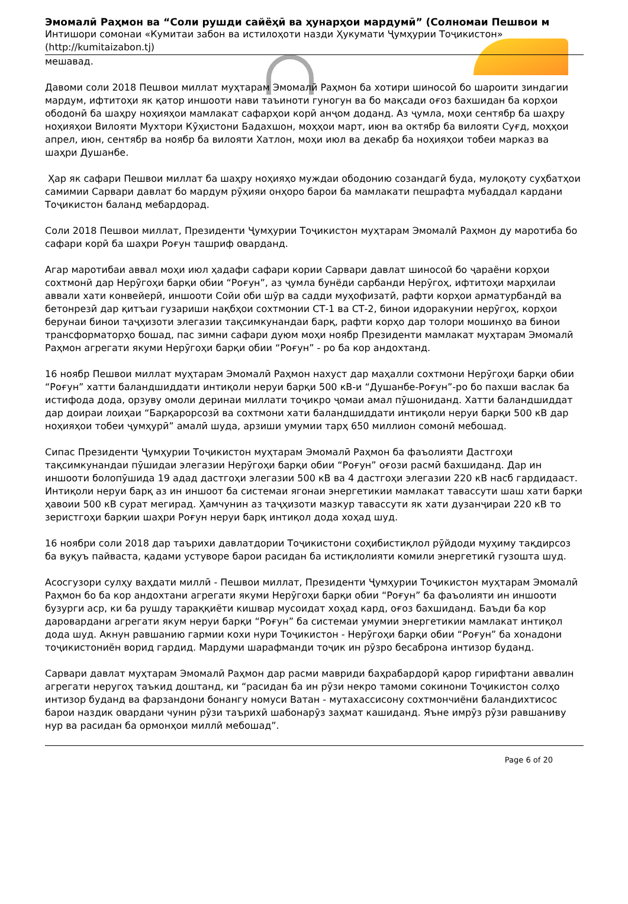Эмомалӣ Раҳмон ва “Соли рушди сайёҳӣ ва ҳунарҳои мардумӣ” (Солномаи Пешвои м
Интишори сомонаи «Кумитаи забон ва истилоҳоти назди Ҳукумати Ҷумҳурии Тоҷикистон»
(http://kumitaizabon.tj)
мешавад.
Давоми соли 2018 Пешвои миллат муҳтарам Эмомалӣ Раҳмон ба хотири шиносоӣ бо шароити зиндагии мардум, ифтитоҳи як қатор иншооти нави таъиноти гуногун ва бо мақсади оғоз бахшидан ба корҳои ободонӣ ба шаҳру ноҳияҳои мамлакат сафарҳои корӣ анҷом доданд. Аз ҷумла, моҳи сентябр ба шаҳру ноҳияҳои Вилояти Мухтори Кӯҳистони Бадахшон, моҳҳои март, июн ва октябр ба вилояти Суғд, моҳҳои апрел, июн, сентябр ва ноябр ба вилояти Хатлон, моҳи июл ва декабр ба ноҳияҳои тобеи марказ ва шаҳри Душанбе.
Ҳар як сафари Пешвои миллат ба шаҳру ноҳияҳо муждаи ободонию созандагӣ буда, мулоқоту суҳбатҳои самимии Сарвари давлат бо мардум рӯҳияи онҳоро барои ба мамлакати пешрафта мубаддал кардани Тоҷикистон баланд мебардорад.
Соли 2018 Пешвои миллат, Президенти Ҷумҳурии Тоҷикистон муҳтарам Эмомалӣ Раҳмон ду маротиба бо сафари корӣ ба шаҳри Роғун ташриф оварданд.
Агар маротибаи аввал моҳи июл ҳадафи сафари кории Сарвари давлат шиносоӣ бо ҷараёни корҳои сохтмонӣ дар Нерӯгоҳи барқи обии “Роғун”, аз ҷумла бунёди сарбанди Нерӯгоҳ, ифтитоҳи марҳилаи аввали хати конвейерӣ, иншооти Сойи оби шӯр ва садди муҳофизатӣ, рафти корҳои арматурбандӣ ва бетонрезӣ дар қитъаи гузариши нақбҳои сохтмонии СТ-1 ва СТ-2, бинои идоракунии нерӯгоҳ, корҳои берунаи бинои таҷҳизоти элегазии тақсимкунандаи барқ, рафти корҳо дар толори мошинҳо ва бинои трансформаторҳо бошад, пас зимни сафари дуюм моҳи ноябр Президенти мамлакат муҳтарам Эмомалӣ Раҳмон агрегати якуми Нерӯгоҳи барқи обии “Роғун” - ро ба кор андохтанд.
16 ноябр Пешвои миллат муҳтарам Эмомалӣ Раҳмон нахуст дар маҳалли сохтмони Нерӯгоҳи барқи обии “Роғун” хатти баландшиддати интиқоли неруи барқи 500 кВ-и “Душанбе-Роғун”-ро бо пахши васлак ба истифода дода, орзуву омоли деринаи миллати тоҷикро ҷомаи амал пӯшониданд. Хатти баландшиддат дар доираи лоиҳаи “Барқарорсозӣ ва сохтмони хати баландшиддати интиқоли неруи барқи 500 кВ дар ноҳияҳои тобеи ҷумҳурӣ” амалӣ шуда, арзиши умумии тарҳ 650 миллион сомонӣ мебошад.
Сипас Президенти Ҷумҳурии Тоҷикистон муҳтарам Эмомалӣ Раҳмон ба фаъолияти Дастгоҳи тақсимкунандаи пӯшидаи элегазии Нерӯгоҳи барқи обии “Роғун” оғози расмӣ бахшиданд. Дар ин иншооти болопӯшида 19 адад дастгоҳи элегазии 500 кВ ва 4 дастгоҳи элегазии 220 кВ насб гардидааст. Интиқоли неруи барқ аз ин иншоот ба системаи ягонаи энергетикии мамлакат тавассути шаш хати барқи ҳавоии 500 кВ сурат мегирад. Ҳамчунин аз таҷҳизоти мазкур тавассути як хати дузанҷираи 220 кВ то зеристгоҳи барқии шаҳри Роғун неруи барқ интиқол дода хоҳад шуд.
16 ноябри соли 2018 дар таърихи давлатдории Тоҷикистони соҳибистиқлол рӯйдоди муҳиму тақдирсоз ба вуқуъ пайваста, қадами устуворе барои расидан ба истиқлолияти комили энергетикӣ гузошта шуд.
Асосгузори сулҳу ваҳдати миллӣ - Пешвои миллат, Президенти Ҷумҳурии Тоҷикистон муҳтарам Эмомалӣ Раҳмон бо ба кор андохтани агрегати якуми Нерӯгоҳи барқи обии “Роғун” ба фаъолияти ин иншооти бузурги аср, ки ба рушду тараққиёти кишвар мусоидат хоҳад кард, оғоз бахшиданд. Баъди ба кор даровардани агрегати якум неруи барқи “Роғун” ба системаи умумии энергетикии мамлакат интиқол дода шуд. Акнун равшанию гармии кохи нури Тоҷикистон - Нерӯгоҳи барқи обии “Роғун” ба хонадони тоҷикистониён ворид гардид. Мардуми шарафманди тоҷик ин рӯзро бесаброна интизор буданд.
Сарвари давлат муҳтарам Эмомалӣ Раҳмон дар расми мавриди баҳрабардорӣ қарор гирифтани аввалин агрегати неругоҳ таъкид доштанд, ки “расидан ба ин рӯзи некро тамоми сокинони Тоҷикистон солҳо интизор буданд ва фарзандони бонангу номуси Ватан - мутахассисону сохтмончиёни баландихтисос барои наздик овардани чунин рӯзи таърихӣ шабонарӯз заҳмат кашиданд. Яъне имрӯз рӯзи равшаниву нур ва расидан ба ормонҳои миллӣ мебошад”.
Page 6 of 20